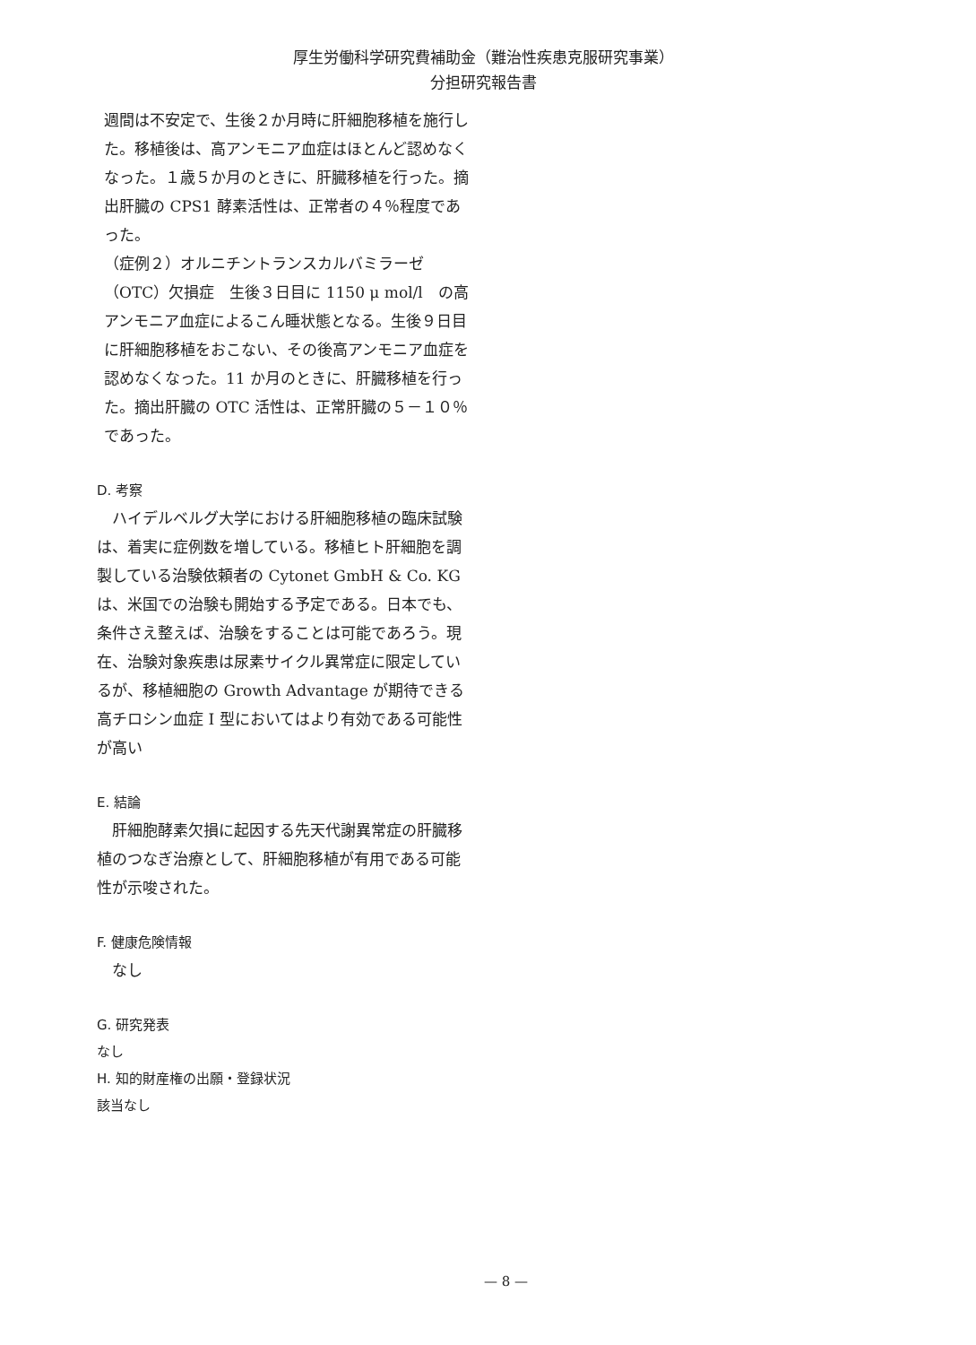厚生労働科学研究費補助金（難治性疾患克服研究事業）
分担研究報告書
週間は不安定で、生後２か月時に肝細胞移植を施行した。移植後は、高アンモニア血症はほとんど認めなくなった。１歳５か月のときに、肝臓移植を行った。摘出肝臓の CPS1 酵素活性は、正常者の４％程度であった。
（症例２）オルニチントランスカルバミラーゼ（OTC）欠損症　生後３日目に 1150 μ mol/l　の高アンモニア血症によるこん睡状態となる。生後９日目に肝細胞移植をおこない、その後高アンモニア血症を認めなくなった。11 か月のときに、肝臓移植を行った。摘出肝臓の OTC 活性は、正常肝臓の５－１０％であった。
D. 考察
　ハイデルベルグ大学における肝細胞移植の臨床試験は、着実に症例数を増している。移植ヒト肝細胞を調製している治験依頼者の Cytonet GmbH & Co. KG は、米国での治験も開始する予定である。日本でも、条件さえ整えば、治験をすることは可能であろう。現在、治験対象疾患は尿素サイクル異常症に限定しているが、移植細胞の Growth Advantage が期待できる高チロシン血症 I 型においてはより有効である可能性が高い
E. 結論
　肝細胞酵素欠損に起因する先天代謝異常症の肝臓移植のつなぎ治療として、肝細胞移植が有用である可能性が示唆された。
F. 健康危険情報
　なし
G. 研究発表
なし
H. 知的財産権の出願・登録状況
該当なし
— 8 —